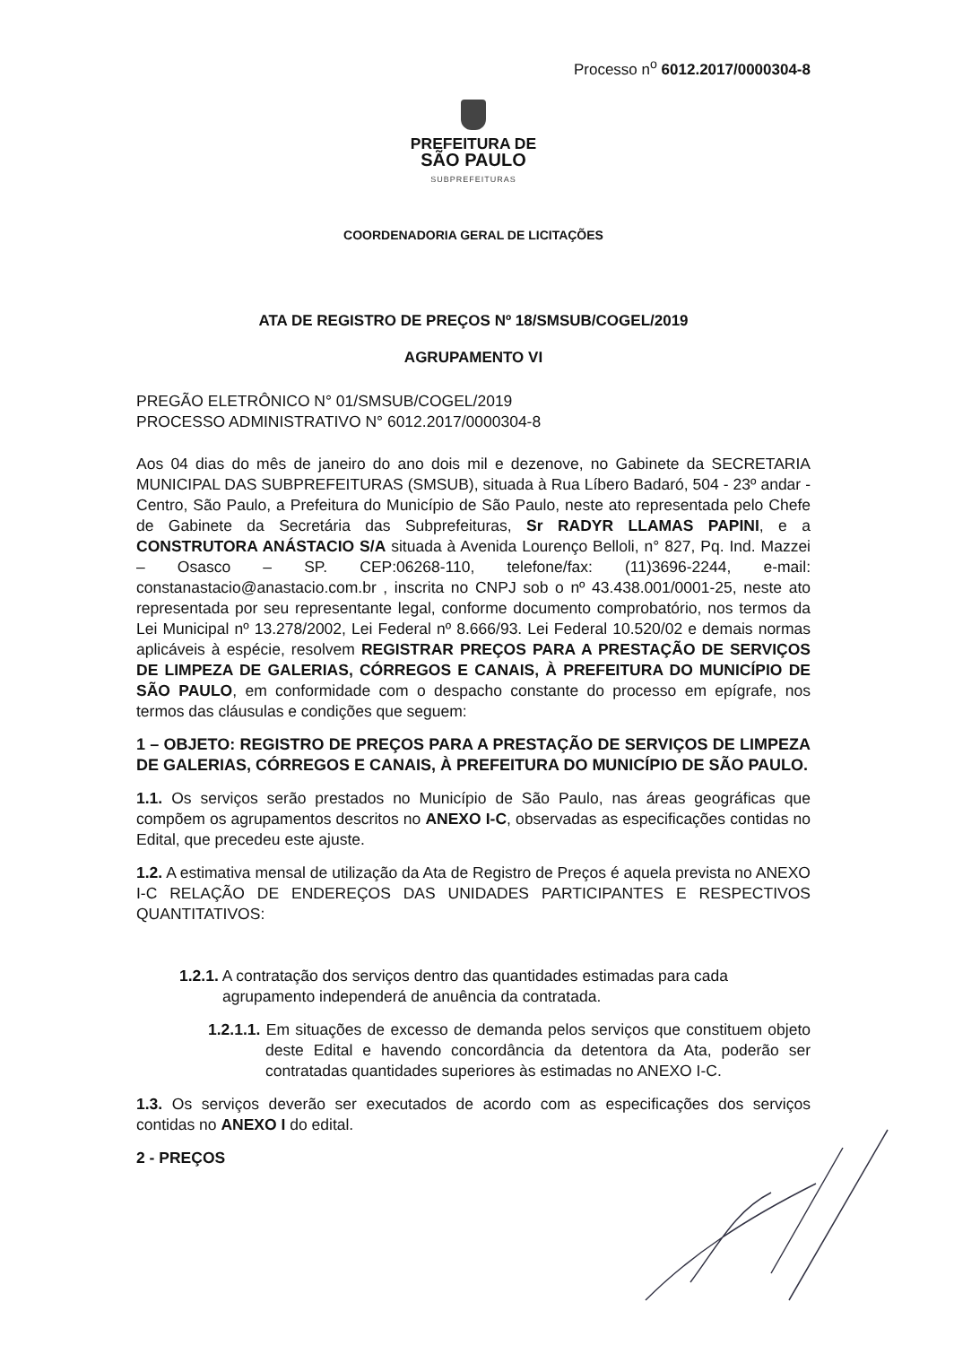Processo n<sup>o</sup> 6012.2017/0000304-8
PREFEITURA DE
SÃO PAULO
SUBPREFEITURAS
COORDENADORIA GERAL DE LICITAÇÕES
ATA DE REGISTRO DE PREÇOS Nº 18/SMSUB/COGEL/2019
AGRUPAMENTO VI
PREGÃO ELETRÔNICO N° 01/SMSUB/COGEL/2019
PROCESSO ADMINISTRATIVO N° 6012.2017/0000304-8
Aos 04 dias do mês de janeiro do ano dois mil e dezenove, no Gabinete da SECRETARIA MUNICIPAL DAS SUBPREFEITURAS (SMSUB), situada à Rua Líbero Badaró, 504 - 23º andar - Centro, São Paulo, a Prefeitura do Município de São Paulo, neste ato representada pelo Chefe de Gabinete da Secretária das Subprefeituras, Sr RADYR LLAMAS PAPINI, e a CONSTRUTORA ANÁSTACIO S/A situada à Avenida Lourenço Belloli, n° 827, Pq. Ind. Mazzei – Osasco – SP. CEP:06268-110, telefone/fax: (11)3696-2244, e-mail: constanastacio@anastacio.com.br , inscrita no CNPJ sob o nº 43.438.001/0001-25, neste ato representada por seu representante legal, conforme documento comprobatório, nos termos da Lei Municipal nº 13.278/2002, Lei Federal nº 8.666/93. Lei Federal 10.520/02 e demais normas aplicáveis à espécie, resolvem REGISTRAR PREÇOS PARA A PRESTAÇÃO DE SERVIÇOS DE LIMPEZA DE GALERIAS, CÓRREGOS E CANAIS, À PREFEITURA DO MUNICÍPIO DE SÃO PAULO, em conformidade com o despacho constante do processo em epígrafe, nos termos das cláusulas e condições que seguem:
1 – OBJETO: REGISTRO DE PREÇOS PARA A PRESTAÇÃO DE SERVIÇOS DE LIMPEZA DE GALERIAS, CÓRREGOS E CANAIS, À PREFEITURA DO MUNICÍPIO DE SÃO PAULO.
1.1. Os serviços serão prestados no Município de São Paulo, nas áreas geográficas que compõem os agrupamentos descritos no ANEXO I-C, observadas as especificações contidas no Edital, que precedeu este ajuste.
1.2. A estimativa mensal de utilização da Ata de Registro de Preços é aquela prevista no ANEXO I-C RELAÇÃO DE ENDEREÇOS DAS UNIDADES PARTICIPANTES E RESPECTIVOS QUANTITATIVOS:
1.2.1. A contratação dos serviços dentro das quantidades estimadas para cada
agrupamento independerá de anuência da contratada.
1.2.1.1. Em situações de excesso de demanda pelos serviços que constituem objeto deste Edital e havendo concordância da detentora da Ata, poderão ser contratadas quantidades superiores às estimadas no ANEXO I-C.
1.3. Os serviços deverão ser executados de acordo com as especificações dos serviços contidas no ANEXO I do edital.
2 - PREÇOS